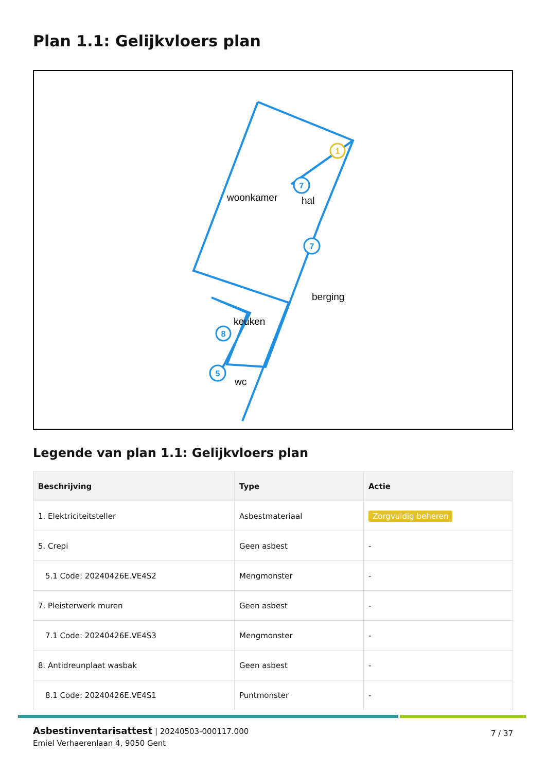Plan 1.1: Gelijkvloers plan
7
7
8
5
1
woonkamer
hal
berging
keuken
wc
Legende van plan 1.1: Gelijkvloers plan
| Beschrijving | Type | Actie |
| --- | --- | --- |
| 1. Elektriciteitsteller | Asbestmateriaal | Zorgvuldig beheren |
| 5. Crepi | Geen asbest | - |
| 5.1 Code: 20240426E.VE4S2 | Mengmonster | - |
| 7. Pleisterwerk muren | Geen asbest | - |
| 7.1 Code: 20240426E.VE4S3 | Mengmonster | - |
| 8. Antidreunplaat wasbak | Geen asbest | - |
| 8.1 Code: 20240426E.VE4S1 | Puntmonster | - |
Asbestinventarisattest | 20240503-000117.000
Emiel Verhaerenlaan 4, 9050 Gent
7 / 37